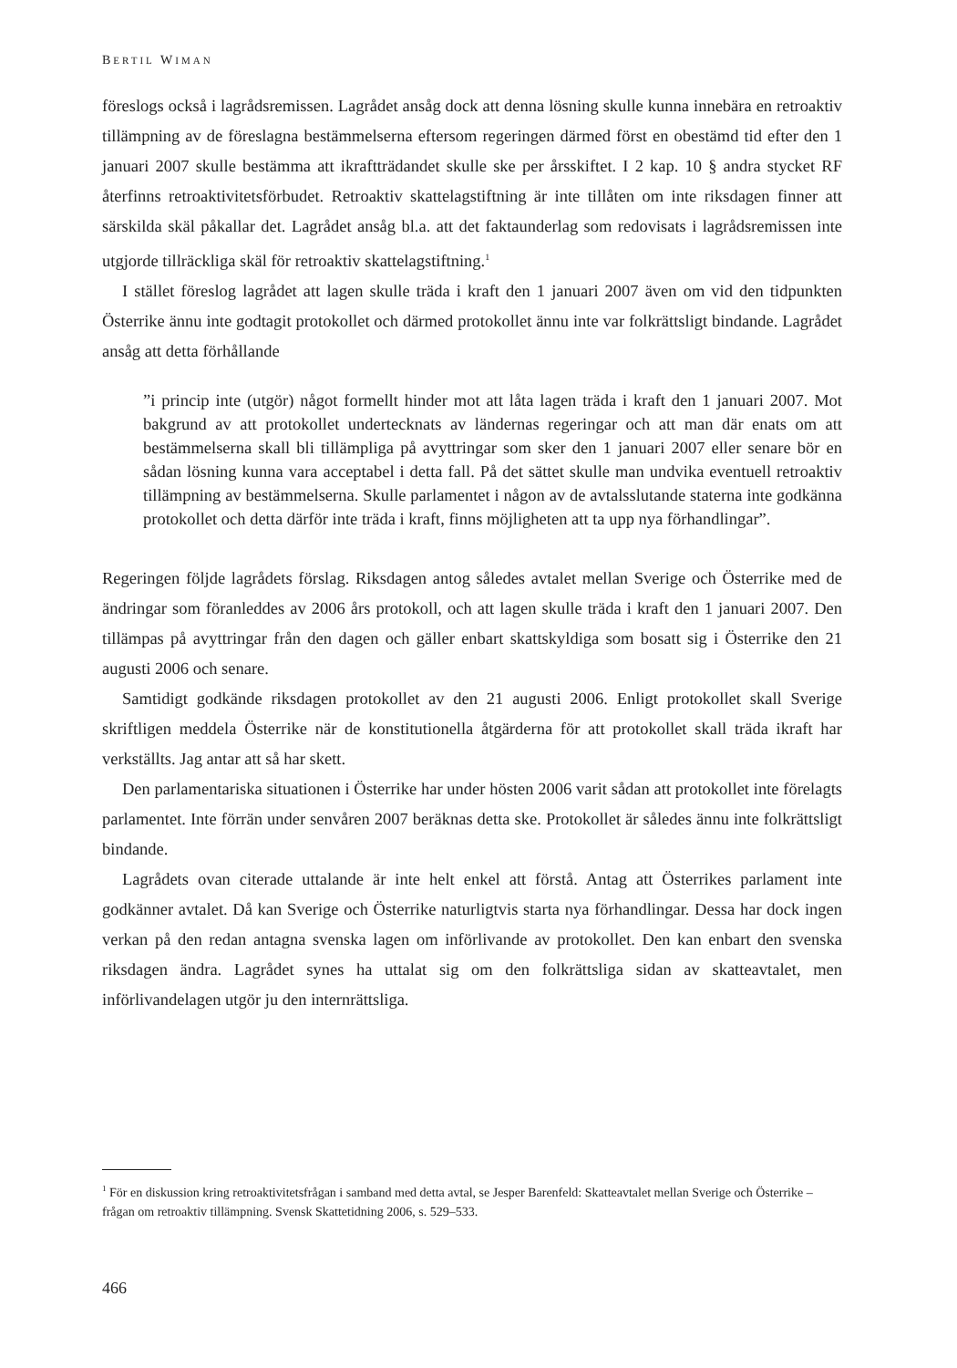BERTIL WIMAN
föreslogs också i lagrådsremissen. Lagrådet ansåg dock att denna lösning skulle kunna innebära en retroaktiv tillämpning av de föreslagna bestämmelserna eftersom regeringen därmed först en obestämd tid efter den 1 januari 2007 skulle bestämma att ikraftträdandet skulle ske per årsskiftet. I 2 kap. 10 § andra stycket RF återfinns retroaktivitetsförbudet. Retroaktiv skattelagstiftning är inte tillåten om inte riksdagen finner att särskilda skäl påkallar det. Lagrådet ansåg bl.a. att det faktaunderlag som redovisats i lagrådsremissen inte utgjorde tillräckliga skäl för retroaktiv skattelagstiftning.<sup>1</sup>
I stället föreslog lagrådet att lagen skulle träda i kraft den 1 januari 2007 även om vid den tidpunkten Österrike ännu inte godtagit protokollet och därmed protokollet ännu inte var folkrättsligt bindande. Lagrådet ansåg att detta förhållande
”i princip inte (utgör) något formellt hinder mot att låta lagen träda i kraft den 1 januari 2007. Mot bakgrund av att protokollet undertecknats av ländernas regeringar och att man där enats om att bestämmelserna skall bli tillämpliga på avyttringar som sker den 1 januari 2007 eller senare bör en sådan lösning kunna vara acceptabel i detta fall. På det sättet skulle man undvika eventuell retroaktiv tillämpning av bestämmelserna. Skulle parlamentet i någon av de avtalsslutande staterna inte godkänna protokollet och detta därför inte träda i kraft, finns möjligheten att ta upp nya förhandlingar”.
Regeringen följde lagrådets förslag. Riksdagen antog således avtalet mellan Sverige och Österrike med de ändringar som föranleddes av 2006 års protokoll, och att lagen skulle träda i kraft den 1 januari 2007. Den tillämpas på avyttringar från den dagen och gäller enbart skattskyldiga som bosatt sig i Österrike den 21 augusti 2006 och senare.
Samtidigt godkände riksdagen protokollet av den 21 augusti 2006. Enligt protokollet skall Sverige skriftligen meddela Österrike när de konstitutionella åtgärderna för att protokollet skall träda ikraft har verkställts. Jag antar att så har skett.
Den parlamentariska situationen i Österrike har under hösten 2006 varit sådan att protokollet inte förelagts parlamentet. Inte förrän under senvåren 2007 beräknas detta ske. Protokollet är således ännu inte folkrättsligt bindande.
Lagrådets ovan citerade uttalande är inte helt enkel att förstå. Antag att Österrikes parlament inte godkänner avtalet. Då kan Sverige och Österrike naturligtvis starta nya förhandlingar. Dessa har dock ingen verkan på den redan antagna svenska lagen om införlivande av protokollet. Den kan enbart den svenska riksdagen ändra. Lagrådet synes ha uttalat sig om den folkrättsliga sidan av skatteavtalet, men införlivandelagen utgör ju den internrättsliga.
<sup>1</sup> För en diskussion kring retroaktivitetsfrågan i samband med detta avtal, se Jesper Barenfeld: Skatteavtalet mellan Sverige och Österrike – frågan om retroaktiv tillämpning. Svensk Skattetidning 2006, s. 529–533.
466